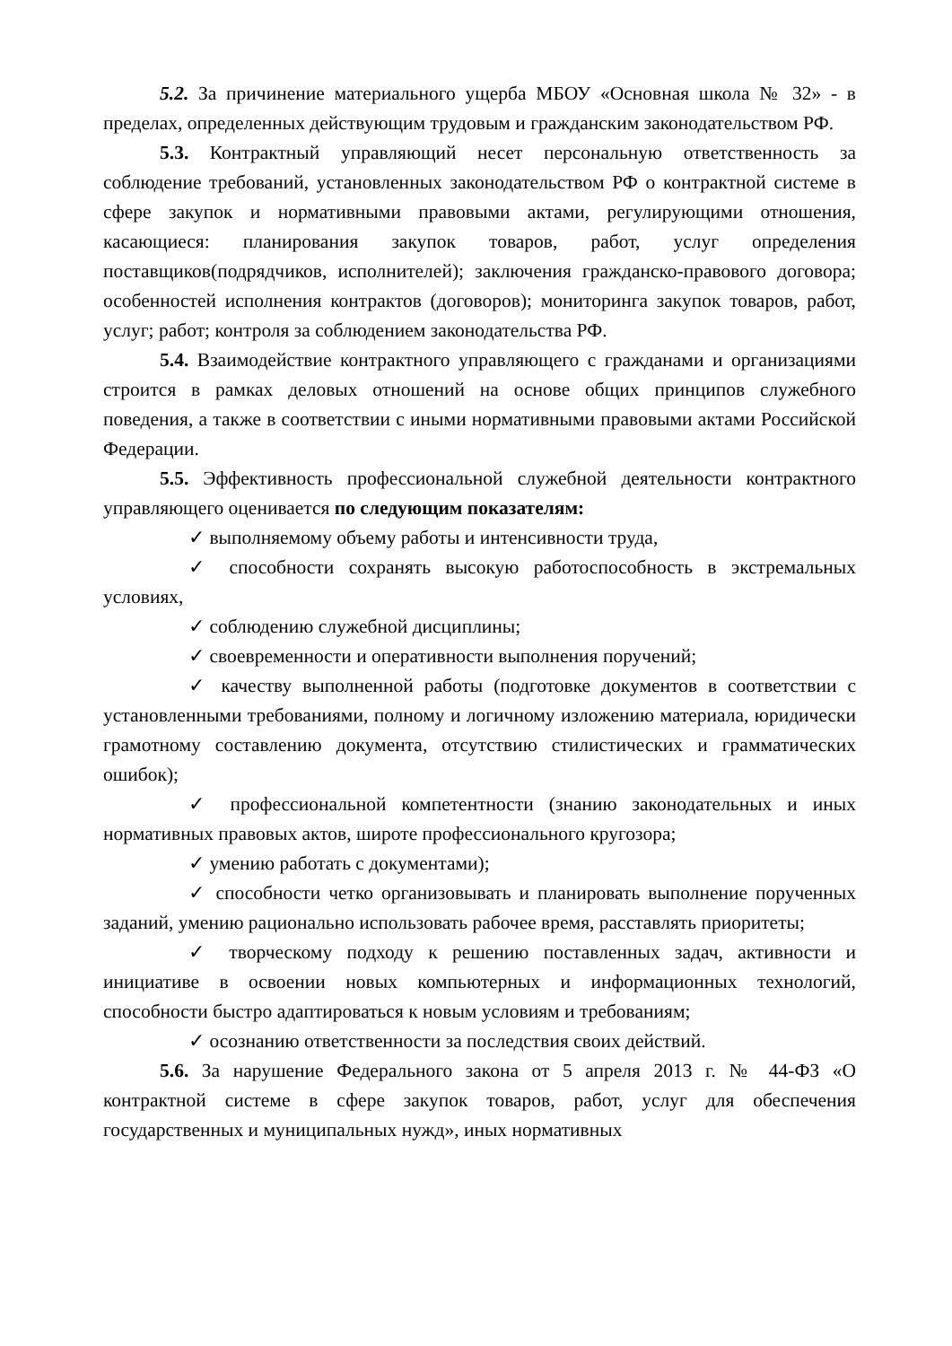5.2. За причинение материального ущерба МБОУ «Основная школа № 32» - в пределах, определенных действующим трудовым и гражданским законодательством РФ.
5.3. Контрактный управляющий несет персональную ответственность за соблюдение требований, установленных законодательством РФ о контрактной системе в сфере закупок и нормативными правовыми актами, регулирующими отношения, касающиеся: планирования закупок товаров, работ, услуг определения поставщиков(подрядчиков, исполнителей); заключения гражданско-правового договора; особенностей исполнения контрактов (договоров); мониторинга закупок товаров, работ, услуг; работ; контроля за соблюдением законодательства РФ.
5.4. Взаимодействие контрактного управляющего с гражданами и организациями строится в рамках деловых отношений на основе общих принципов служебного поведения, а также в соответствии с иными нормативными правовыми актами Российской Федерации.
5.5. Эффективность профессиональной служебной деятельности контрактного управляющего оценивается по следующим показателям:
✓ выполняемому объему работы и интенсивности труда,
✓ способности сохранять высокую работоспособность в экстремальных условиях,
✓ соблюдению служебной дисциплины;
✓ своевременности и оперативности выполнения поручений;
✓ качеству выполненной работы (подготовке документов в соответствии с установленными требованиями, полному и логичному изложению материала, юридически грамотному составлению документа, отсутствию стилистических и грамматических ошибок);
✓ профессиональной компетентности (знанию законодательных и иных нормативных правовых актов, широте профессионального кругозора;
✓ умению работать с документами);
✓ способности четко организовывать и планировать выполнение порученных заданий, умению рационально использовать рабочее время, расставлять приоритеты;
✓ творческому подходу к решению поставленных задач, активности и инициативе в освоении новых компьютерных и информационных технологий, способности быстро адаптироваться к новым условиям и требованиям;
✓ осознанию ответственности за последствия своих действий.
5.6. За нарушение Федерального закона от 5 апреля 2013 г. № 44-ФЗ «О контрактной системе в сфере закупок товаров, работ, услуг для обеспечения государственных и муниципальных нужд», иных нормативных